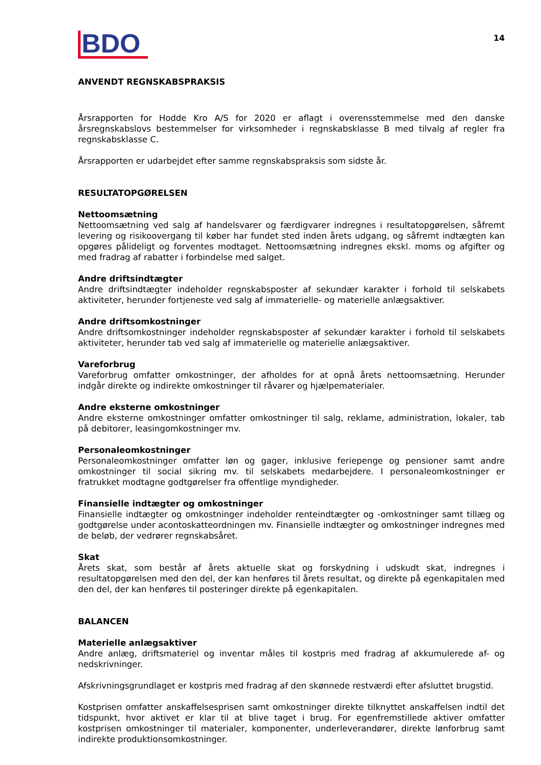BDO
14
ANVENDT REGNSKABSPRAKSIS
Årsrapporten for Hodde Kro A/S for 2020 er aflagt i overensstemmelse med den danske årsregnskabslovs bestemmelser for virksomheder i regnskabsklasse B med tilvalg af regler fra regnskabsklasse C.
Årsrapporten er udarbejdet efter samme regnskabspraksis som sidste år.
RESULTATOPGØRELSEN
Nettoomsætning
Nettoomsætning ved salg af handelsvarer og færdigvarer indregnes i resultatopgørelsen, såfremt levering og risikoovergang til køber har fundet sted inden årets udgang, og såfremt indtægten kan opgøres pålideligt og forventes modtaget. Nettoomsætning indregnes ekskl. moms og afgifter og med fradrag af rabatter i forbindelse med salget.
Andre driftsindtægter
Andre driftsindtægter indeholder regnskabsposter af sekundær karakter i forhold til selskabets aktiviteter, herunder fortjeneste ved salg af immaterielle- og materielle anlægsaktiver.
Andre driftsomkostninger
Andre driftsomkostninger indeholder regnskabsposter af sekundær karakter i forhold til selskabets aktiviteter, herunder tab ved salg af immaterielle og materielle anlægsaktiver.
Vareforbrug
Vareforbrug omfatter omkostninger, der afholdes for at opnå årets nettoomsætning. Herunder indgår direkte og indirekte omkostninger til råvarer og hjælpematerialer.
Andre eksterne omkostninger
Andre eksterne omkostninger omfatter omkostninger til salg, reklame, administration, lokaler, tab på debitorer, leasingomkostninger mv.
Personaleomkostninger
Personaleomkostninger omfatter løn og gager, inklusive feriepenge og pensioner samt andre omkostninger til social sikring mv. til selskabets medarbejdere. I personaleomkostninger er fratrukket modtagne godtgørelser fra offentlige myndigheder.
Finansielle indtægter og omkostninger
Finansielle indtægter og omkostninger indeholder renteindtægter og -omkostninger samt tillæg og godtgørelse under acontoskatteordningen mv. Finansielle indtægter og omkostninger indregnes med de beløb, der vedrører regnskabsåret.
Skat
Årets skat, som består af årets aktuelle skat og forskydning i udskudt skat, indregnes i resultatopgørelsen med den del, der kan henføres til årets resultat, og direkte på egenkapitalen med den del, der kan henføres til posteringer direkte på egenkapitalen.
BALANCEN
Materielle anlægsaktiver
Andre anlæg, driftsmateriel og inventar måles til kostpris med fradrag af akkumulerede af- og nedskrivninger.
Afskrivningsgrundlaget er kostpris med fradrag af den skønnede restværdi efter afsluttet brugstid.
Kostprisen omfatter anskaffelsesprisen samt omkostninger direkte tilknyttet anskaffelsen indtil det tidspunkt, hvor aktivet er klar til at blive taget i brug. For egenfremstillede aktiver omfatter kostprisen omkostninger til materialer, komponenter, underleverandører, direkte lønforbrug samt indirekte produktionsomkostninger.